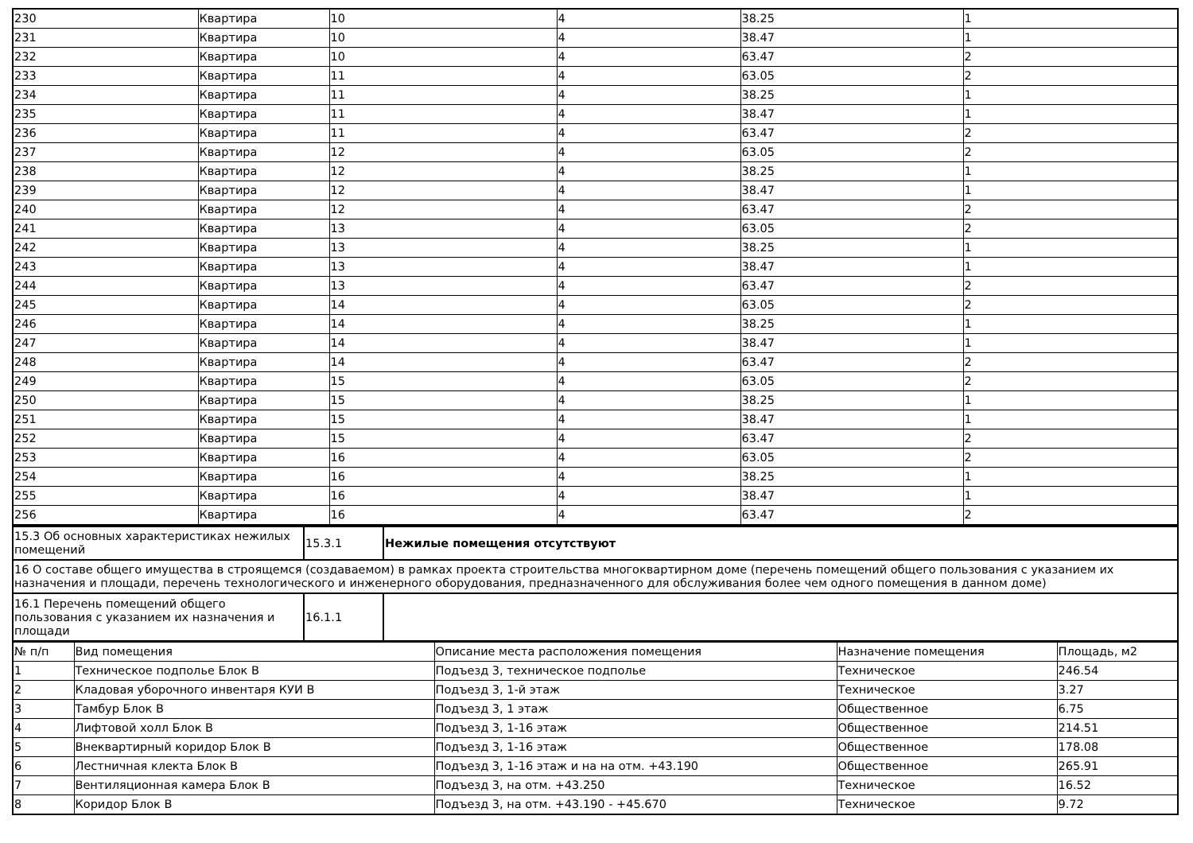| 230 | Квартира | 10 | 4 | 38.25 | 1 |
| 231 | Квартира | 10 | 4 | 38.47 | 1 |
| 232 | Квартира | 10 | 4 | 63.47 | 2 |
| 233 | Квартира | 11 | 4 | 63.05 | 2 |
| 234 | Квартира | 11 | 4 | 38.25 | 1 |
| 235 | Квартира | 11 | 4 | 38.47 | 1 |
| 236 | Квартира | 11 | 4 | 63.47 | 2 |
| 237 | Квартира | 12 | 4 | 63.05 | 2 |
| 238 | Квартира | 12 | 4 | 38.25 | 1 |
| 239 | Квартира | 12 | 4 | 38.47 | 1 |
| 240 | Квартира | 12 | 4 | 63.47 | 2 |
| 241 | Квартира | 13 | 4 | 63.05 | 2 |
| 242 | Квартира | 13 | 4 | 38.25 | 1 |
| 243 | Квартира | 13 | 4 | 38.47 | 1 |
| 244 | Квартира | 13 | 4 | 63.47 | 2 |
| 245 | Квартира | 14 | 4 | 63.05 | 2 |
| 246 | Квартира | 14 | 4 | 38.25 | 1 |
| 247 | Квартира | 14 | 4 | 38.47 | 1 |
| 248 | Квартира | 14 | 4 | 63.47 | 2 |
| 249 | Квартира | 15 | 4 | 63.05 | 2 |
| 250 | Квартира | 15 | 4 | 38.25 | 1 |
| 251 | Квартира | 15 | 4 | 38.47 | 1 |
| 252 | Квартира | 15 | 4 | 63.47 | 2 |
| 253 | Квартира | 16 | 4 | 63.05 | 2 |
| 254 | Квартира | 16 | 4 | 38.25 | 1 |
| 255 | Квартира | 16 | 4 | 38.47 | 1 |
| 256 | Квартира | 16 | 4 | 63.47 | 2 |
| 15.3 Об основных характеристиках нежилых помещений | 15.3.1 | Нежилые помещения отсутствуют |
| 16 О составе общего имущества в строящемся (создаваемом) в рамках проекта строительства многоквартирном доме (перечень помещений общего пользования с указанием их назначения и площади, перечень технологического и инженерного оборудования, предназначенного для обслуживания более чем одного помещения в данном доме) | | |
| 16.1 Перечень помещений общего пользования с указанием их назначения и площади | 16.1.1 | |
| № п/п | Вид помещения | Описание места расположения помещения | Назначение помещения | Площадь, м2 |
| 1 | Техническое подполье Блок В | Подъезд 3, техническое подполье | Техническое | 246.54 |
| 2 | Кладовая уборочного инвентаря КУИ В | Подъезд 3, 1-й этаж | Техническое | 3.27 |
| 3 | Тамбур Блок В | Подъезд 3, 1 этаж | Общественное | 6.75 |
| 4 | Лифтовой холл Блок В | Подъезд 3, 1-16 этаж | Общественное | 214.51 |
| 5 | Внеквартирный коридор Блок В | Подъезд 3, 1-16 этаж | Общественное | 178.08 |
| 6 | Лестничная клекта Блок В | Подъезд 3, 1-16 этаж и на на отм. +43.190 | Общественное | 265.91 |
| 7 | Вентиляционная камера Блок В | Подъезд 3, на отм. +43.250 | Техническое | 16.52 |
| 8 | Коридор Блок В | Подъезд 3, на отм. +43.190 - +45.670 | Техническое | 9.72 |